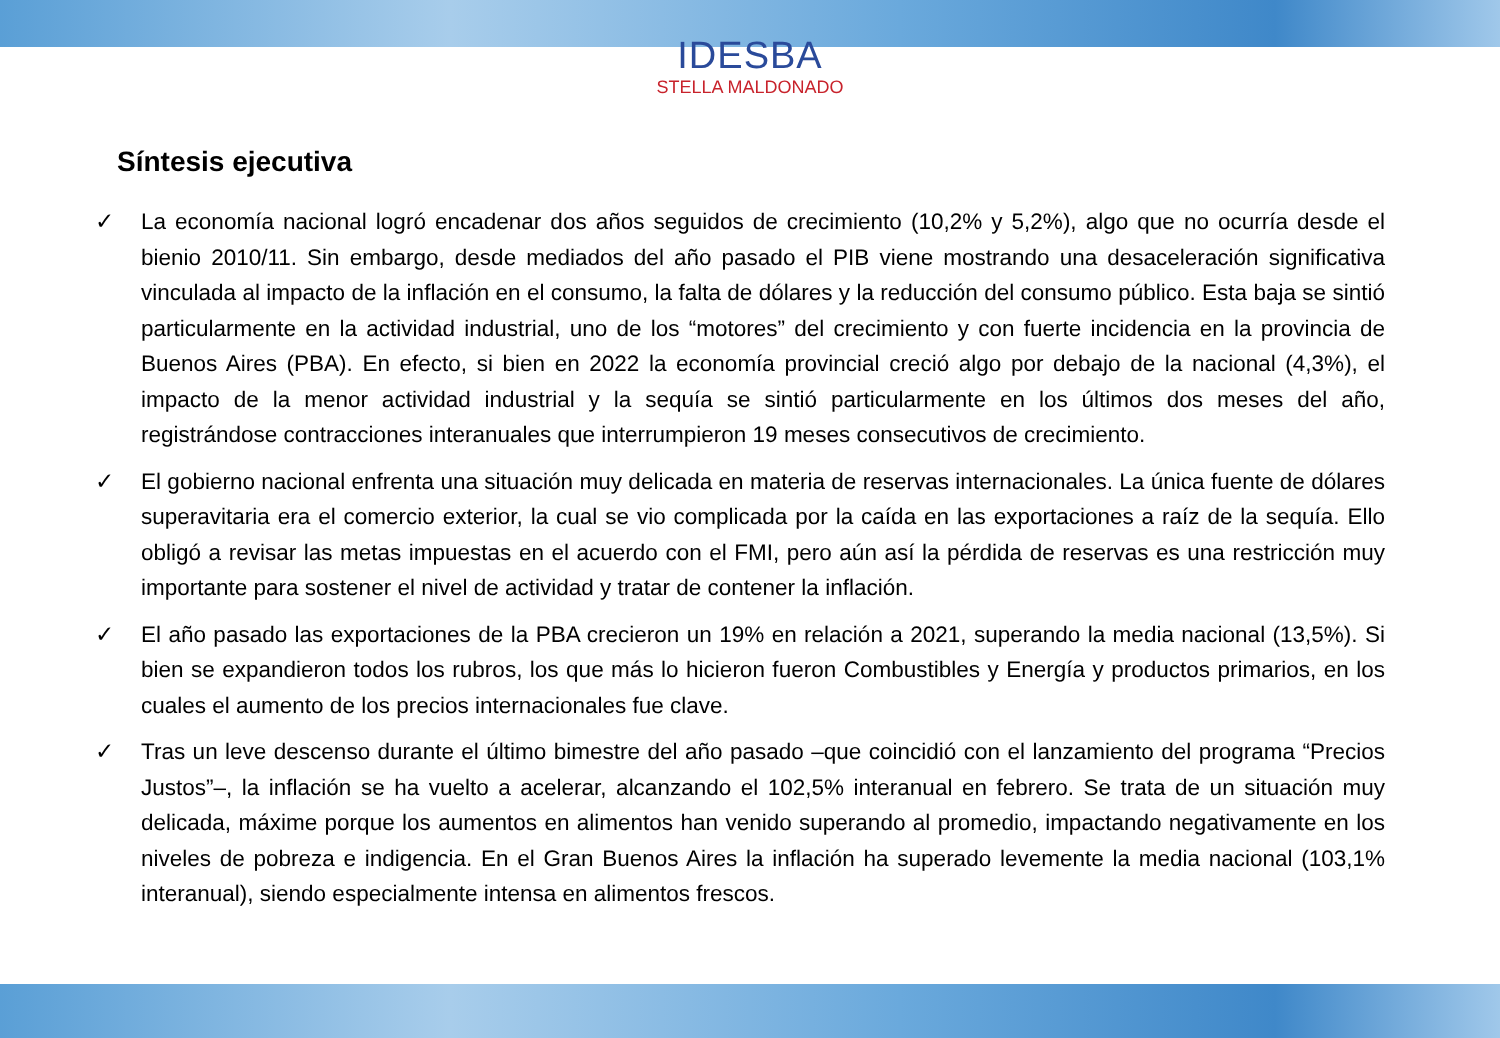IDESBA
STELLA MALDONADO
Síntesis ejecutiva
✓ La economía nacional logró encadenar dos años seguidos de crecimiento (10,2% y 5,2%), algo que no ocurría desde el bienio 2010/11. Sin embargo, desde mediados del año pasado el PIB viene mostrando una desaceleración significativa vinculada al impacto de la inflación en el consumo, la falta de dólares y la reducción del consumo público. Esta baja se sintió particularmente en la actividad industrial, uno de los “motores” del crecimiento y con fuerte incidencia en la provincia de Buenos Aires (PBA). En efecto, si bien en 2022 la economía provincial creció algo por debajo de la nacional (4,3%), el impacto de la menor actividad industrial y la sequía se sintió particularmente en los últimos dos meses del año, registrándose contracciones interanuales que interrumpieron 19 meses consecutivos de crecimiento.
✓ El gobierno nacional enfrenta una situación muy delicada en materia de reservas internacionales. La única fuente de dólares superavitaria era el comercio exterior, la cual se vio complicada por la caída en las exportaciones a raíz de la sequía. Ello obligó a revisar las metas impuestas en el acuerdo con el FMI, pero aún así la pérdida de reservas es una restricción muy importante para sostener el nivel de actividad y tratar de contener la inflación.
✓ El año pasado las exportaciones de la PBA crecieron un 19% en relación a 2021, superando la media nacional (13,5%). Si bien se expandieron todos los rubros, los que más lo hicieron fueron Combustibles y Energía y productos primarios, en los cuales el aumento de los precios internacionales fue clave.
✓ Tras un leve descenso durante el último bimestre del año pasado –que coincidió con el lanzamiento del programa “Precios Justos”–, la inflación se ha vuelto a acelerar, alcanzando el 102,5% interanual en febrero. Se trata de un situación muy delicada, máxime porque los aumentos en alimentos han venido superando al promedio, impactando negativamente en los niveles de pobreza e indigencia. En el Gran Buenos Aires la inflación ha superado levemente la media nacional (103,1% interanual), siendo especialmente intensa en alimentos frescos.